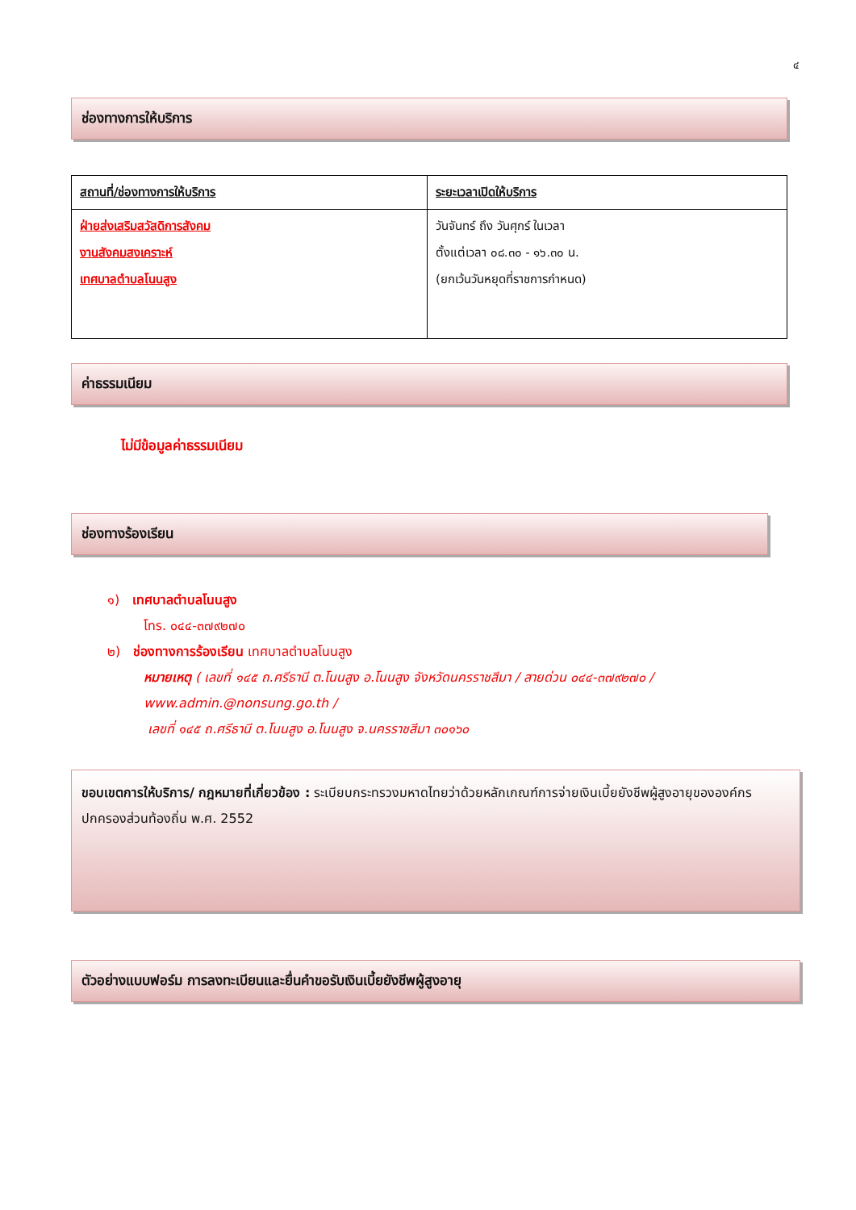๔
ช่องทางการให้บริการ
| สถานที่/ช่องทางการให้บริการ | ระยะเวลาเปิดให้บริการ |
| --- | --- |
| ฝ่ายส่งเสริมสวัสดิการสังคม งานสังคมสงเคราะห์ เทศบาลตำบลโนนสูง | วันจันทร์ ถึง วันศุกร์ ในเวลา ตั้งแต่เวลา ๐๘.๓๐ - ๑๖.๓๐ น. (ยกเว้นวันหยุดที่ราชการกำหนด) |
ค่าธรรมเนียม
ไม่มีข้อมูลค่าธรรมเนียม
ช่องทางร้องเรียน
๑) เทศบาลตำบลโนนสูง
โทร. ๐๔๔-๓๗๙๒๗๐
๒) ช่องทางการร้องเรียน เทศบาลตำบลโนนสูง
หมายเหตุ ( เลขที่ ๑๔๕ ถ.ศรีธานี ต.โนนสูง อ.โนนสูง จังหวัดนครราชสีมา / สายด่วน ๐๔๔-๓๗๙๒๗๐ / www.admin.@nonsung.go.th /
เลขที่ ๑๔๕ ถ.ศรีธานี ต.โนนสูง อ.โนนสูง จ.นครราชสีมา ๓๐๑๖๐
ขอบเขตการให้บริการ/ กฎหมายที่เกี่ยวข้อง : ระเบียบกระทรวงมหาดไทยว่าด้วยหลักเกณฑ์การจ่ายเงินเบี้ยยังชีพผู้สูงอายุขององค์กรปกครองส่วนท้องถิ่น พ.ศ. 2552
ตัวอย่างแบบฟอร์ม การลงทะเบียนและยื่นคำขอรับเงินเบี้ยยังชีพผู้สูงอายุ